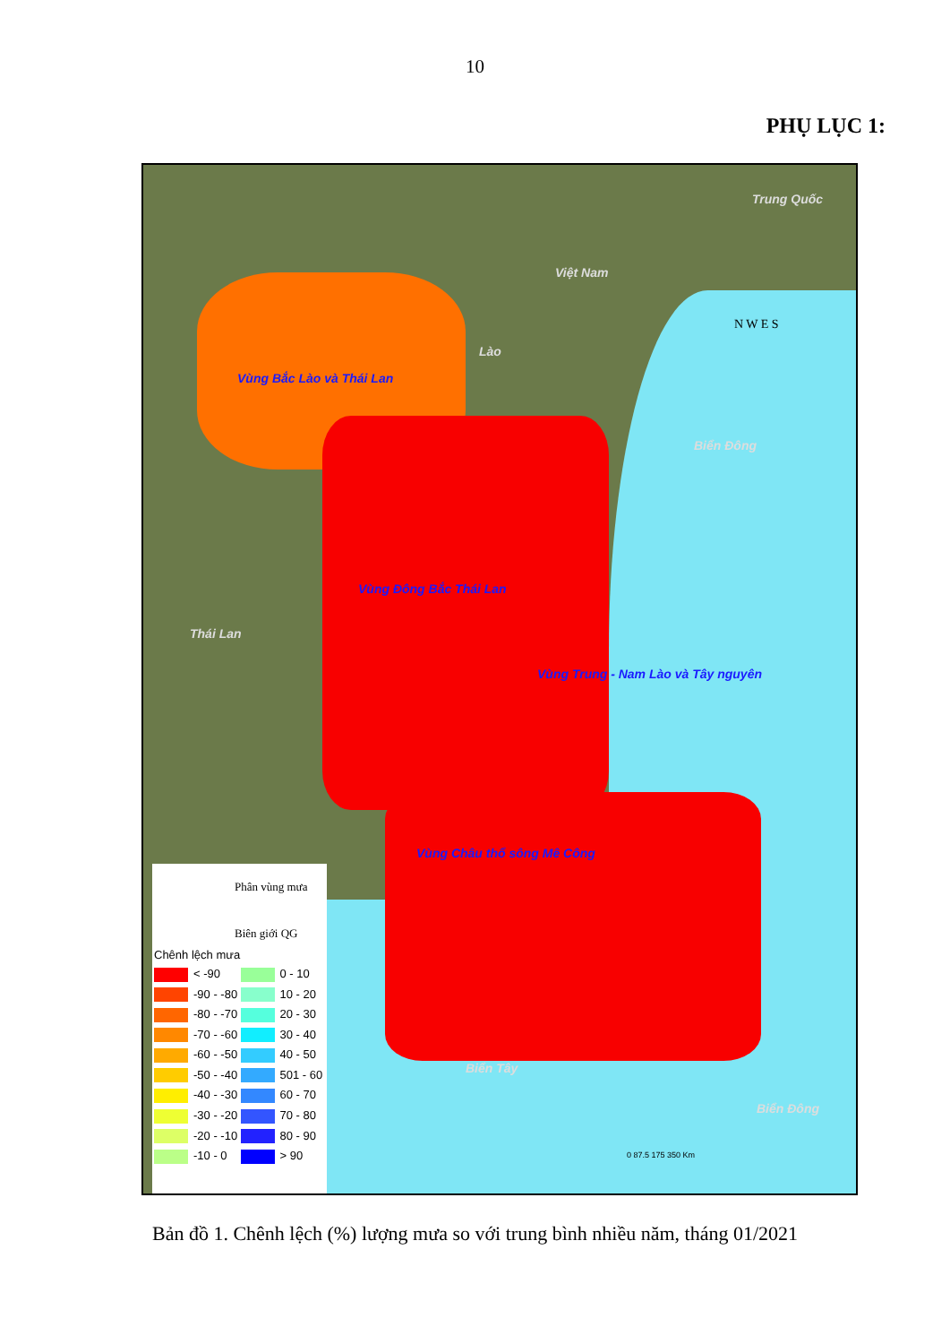10
PHỤ LỤC 1:
Trung Quốc
Việt Nam
Lào
Thái Lan
Biển Đông
Biển Tây
Biển Đông
Vùng Bắc Lào và Thái Lan
Vùng Đông Bắc Thái Lan
Vùng Trung - Nam Lào và Tây nguyên
Vùng Châu thổ sông Mê Công
Phân vùng mưa
Biên giới QG
Chênh lệch mưa
< -90 0 - 10
-90 - -80 10 - 20
-80 - -70 20 - 30
-70 - -60 30 - 40
-60 - -50 40 - 50
-50 - -40 501 - 60
-40 - -30 60 - 70
-30 - -20 70 - 80
-20 - -10 80 - 90
-10 - 0 > 90
0 87.5 175 350 Km
N W E S
Bản đồ 1. Chênh lệch (%) lượng mưa so với trung bình nhiều năm, tháng 01/2021